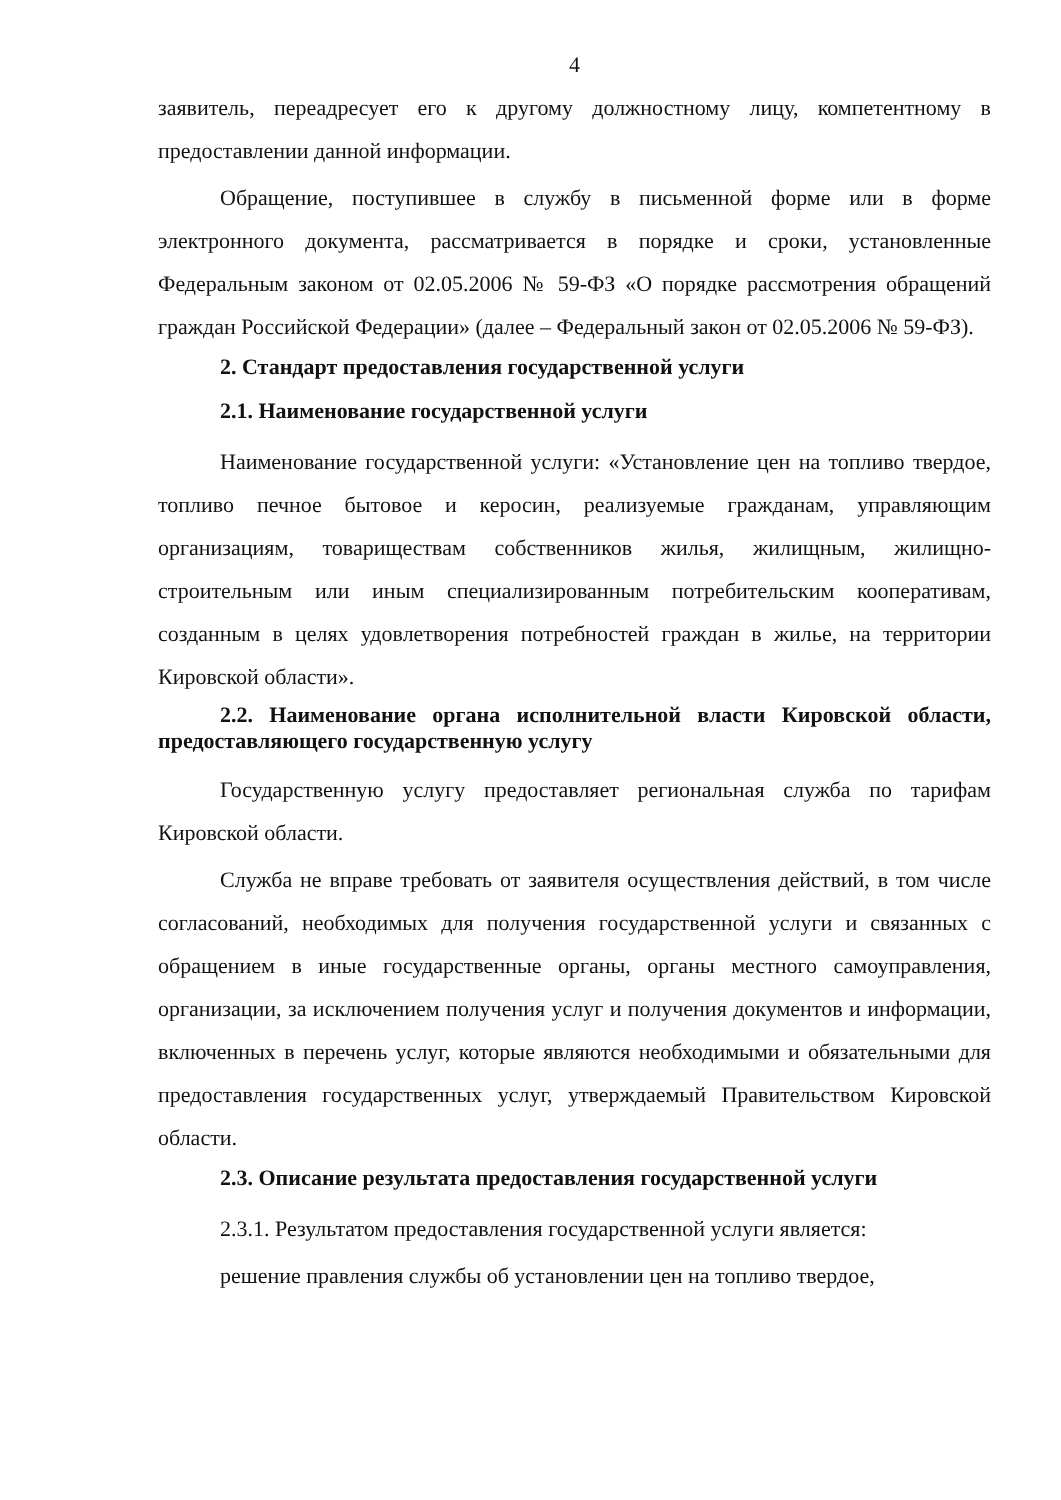4
заявитель, переадресует его к другому должностному лицу, компетентному в предоставлении данной информации.
Обращение, поступившее в службу в письменной форме или в форме электронного документа, рассматривается в порядке и сроки, установленные Федеральным законом от 02.05.2006 № 59-ФЗ «О порядке рассмотрения обращений граждан Российской Федерации» (далее – Федеральный закон от 02.05.2006 № 59-ФЗ).
2. Стандарт предоставления государственной услуги
2.1. Наименование государственной услуги
Наименование государственной услуги: «Установление цен на топливо твердое, топливо печное бытовое и керосин, реализуемые гражданам, управляющим организациям, товариществам собственников жилья, жилищным, жилищно-строительным или иным специализированным потребительским кооперативам, созданным в целях удовлетворения потребностей граждан в жилье, на территории Кировской области».
2.2. Наименование органа исполнительной власти Кировской области, предоставляющего государственную услугу
Государственную услугу предоставляет региональная служба по тарифам Кировской области.
Служба не вправе требовать от заявителя осуществления действий, в том числе согласований, необходимых для получения государственной услуги и связанных с обращением в иные государственные органы, органы местного самоуправления, организации, за исключением получения услуг и получения документов и информации, включенных в перечень услуг, которые являются необходимыми и обязательными для предоставления государственных услуг, утверждаемый Правительством Кировской области.
2.3. Описание результата предоставления государственной услуги
2.3.1. Результатом предоставления государственной услуги является:
решение правления службы об установлении цен на топливо твердое,